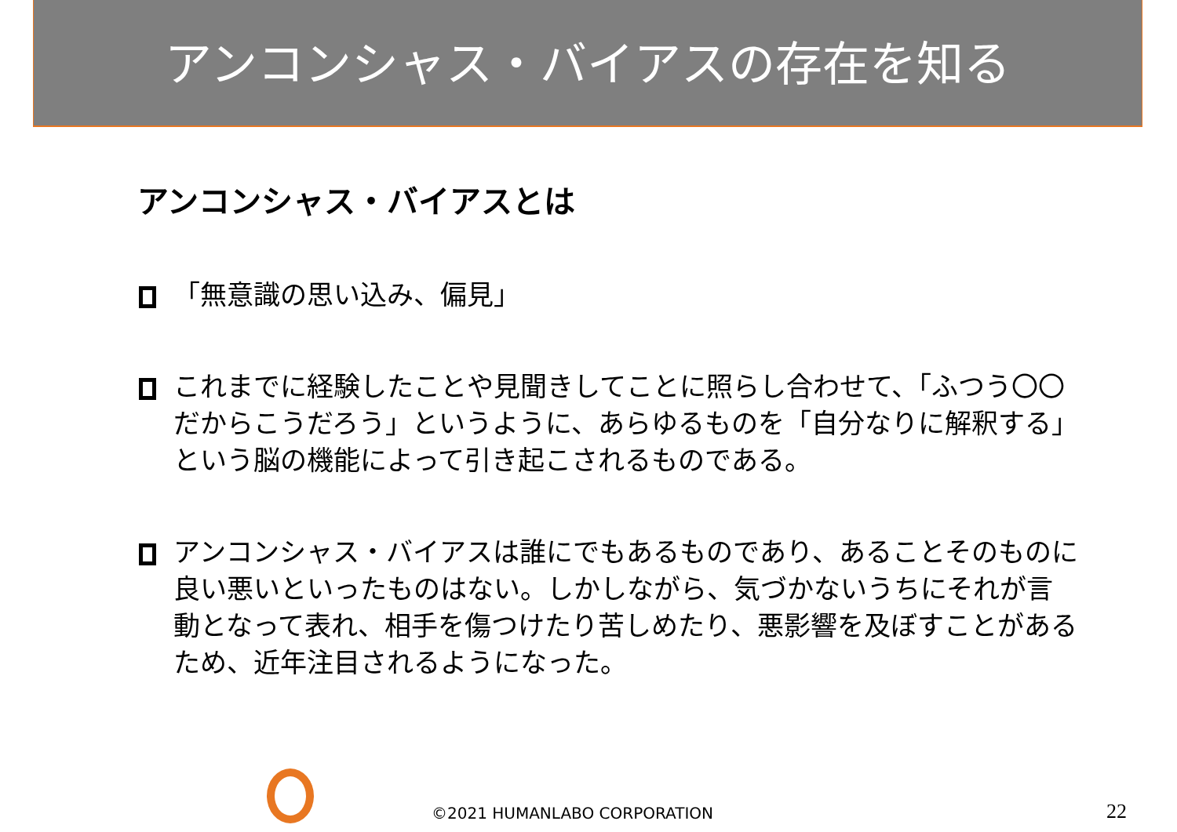アンコンシャス・バイアスの存在を知る
アンコンシャス・バイアスとは
「無意識の思い込み、偏見」
これまでに経験したことや見聞きしてことに照らし合わせて、「ふつう〇〇だからこうだろう」というように、あらゆるものを「自分なりに解釈する」という脳の機能によって引き起こされるものである。
アンコンシャス・バイアスは誰にでもあるものであり、あることそのものに良い悪いといったものはない。しかしながら、気づかないうちにそれが言動となって表れ、相手を傷つけたり苦しめたり、悪影響を及ぼすことがあるため、近年注目されるようになった。
©2021 HUMANLABO CORPORATION 22